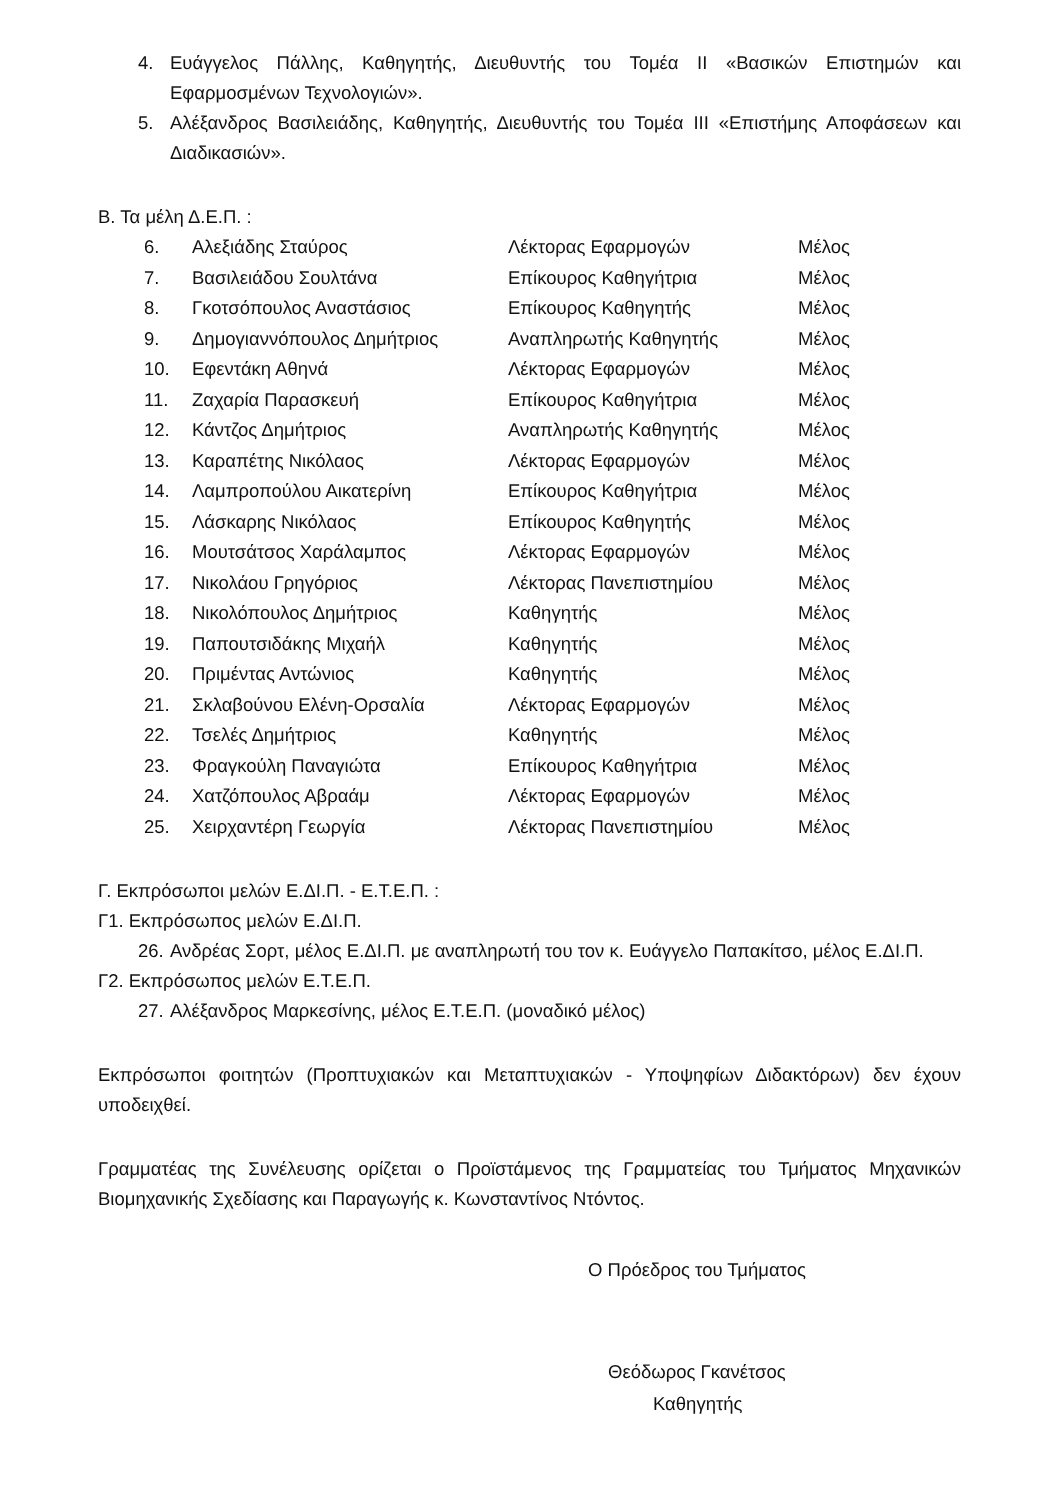4. Ευάγγελος Πάλλης, Καθηγητής, Διευθυντής του Τομέα ΙΙ «Βασικών Επιστημών και Εφαρμοσμένων Τεχνολογιών».
5. Αλέξανδρος Βασιλειάδης, Καθηγητής, Διευθυντής του Τομέα ΙΙΙ «Επιστήμης Αποφάσεων και Διαδικασιών».
Β. Τα μέλη Δ.Ε.Π. :
| 6. | Αλεξιάδης Σταύρος | Λέκτορας Εφαρμογών | Μέλος |
| 7. | Βασιλειάδου Σουλτάνα | Επίκουρος Καθηγήτρια | Μέλος |
| 8. | Γκοτσόπουλος Αναστάσιος | Επίκουρος Καθηγητής | Μέλος |
| 9. | Δημογιαννόπουλος Δημήτριος | Αναπληρωτής Καθηγητής | Μέλος |
| 10. | Εφεντάκη Αθηνά | Λέκτορας Εφαρμογών | Μέλος |
| 11. | Ζαχαρία Παρασκευή | Επίκουρος Καθηγήτρια | Μέλος |
| 12. | Κάντζος Δημήτριος | Αναπληρωτής Καθηγητής | Μέλος |
| 13. | Καραπέτης Νικόλαος | Λέκτορας Εφαρμογών | Μέλος |
| 14. | Λαμπροπούλου Αικατερίνη | Επίκουρος Καθηγήτρια | Μέλος |
| 15. | Λάσκαρης Νικόλαος | Επίκουρος Καθηγητής | Μέλος |
| 16. | Μουτσάτσος Χαράλαμπος | Λέκτορας Εφαρμογών | Μέλος |
| 17. | Νικολάου Γρηγόριος | Λέκτορας Πανεπιστημίου | Μέλος |
| 18. | Νικολόπουλος Δημήτριος | Καθηγητής | Μέλος |
| 19. | Παπουτσιδάκης Μιχαήλ | Καθηγητής | Μέλος |
| 20. | Πριμέντας Αντώνιος | Καθηγητής | Μέλος |
| 21. | Σκλαβούνου Ελένη-Ορσαλία | Λέκτορας Εφαρμογών | Μέλος |
| 22. | Τσελές Δημήτριος | Καθηγητής | Μέλος |
| 23. | Φραγκούλη Παναγιώτα | Επίκουρος Καθηγήτρια | Μέλος |
| 24. | Χατζόπουλος Αβραάμ | Λέκτορας Εφαρμογών | Μέλος |
| 25. | Χειρχαντέρη Γεωργία | Λέκτορας Πανεπιστημίου | Μέλος |
Γ. Εκπρόσωποι μελών Ε.ΔΙ.Π. - Ε.Τ.Ε.Π. :
Γ1. Εκπρόσωπος μελών Ε.ΔΙ.Π.
26. Ανδρέας Σορτ, μέλος Ε.ΔΙ.Π. με αναπληρωτή του τον κ. Ευάγγελο Παπακίτσο, μέλος Ε.ΔΙ.Π.
Γ2. Εκπρόσωπος μελών Ε.Τ.Ε.Π.
27. Αλέξανδρος Μαρκεσίνης, μέλος Ε.Τ.Ε.Π. (μοναδικό μέλος)
Εκπρόσωποι φοιτητών (Προπτυχιακών και Μεταπτυχιακών - Υποψηφίων Διδακτόρων) δεν έχουν υποδειχθεί.
Γραμματέας της Συνέλευσης ορίζεται ο Προϊστάμενος της Γραμματείας του Τμήματος Μηχανικών Βιομηχανικής Σχεδίασης και Παραγωγής κ. Κωνσταντίνος Ντόντος.
Ο Πρόεδρος του Τμήματος
Θεόδωρος Γκανέτσος
Καθηγητής